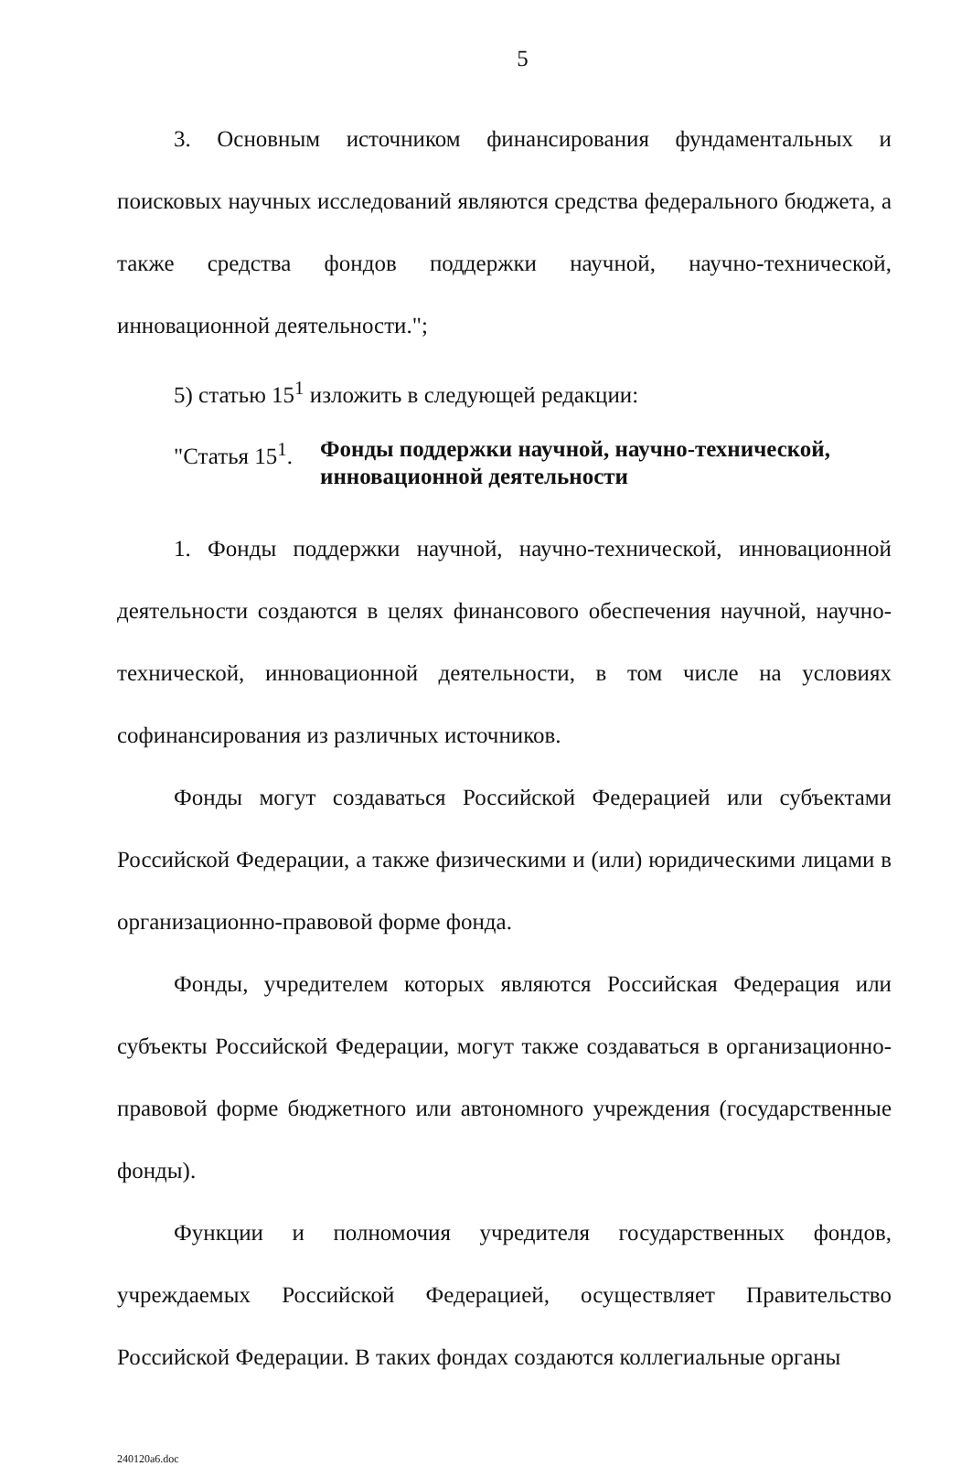5
3. Основным источником финансирования фундаментальных и поисковых научных исследований являются средства федерального бюджета, а также средства фондов поддержки научной, научно-технической, инновационной деятельности.";
5) статью 15<sup>1</sup> изложить в следующей редакции:
"Статья 15<sup>1</sup>. Фонды поддержки научной, научно-технической, инновационной деятельности
1. Фонды поддержки научной, научно-технической, инновационной деятельности создаются в целях финансового обеспечения научной, научно-технической, инновационной деятельности, в том числе на условиях софинансирования из различных источников.
Фонды могут создаваться Российской Федерацией или субъектами Российской Федерации, а также физическими и (или) юридическими лицами в организационно-правовой форме фонда.
Фонды, учредителем которых являются Российская Федерация или субъекты Российской Федерации, могут также создаваться в организационно-правовой форме бюджетного или автономного учреждения (государственные фонды).
Функции и полномочия учредителя государственных фондов, учреждаемых Российской Федерацией, осуществляет Правительство Российской Федерации. В таких фондах создаются коллегиальные органы
240120a6.doc